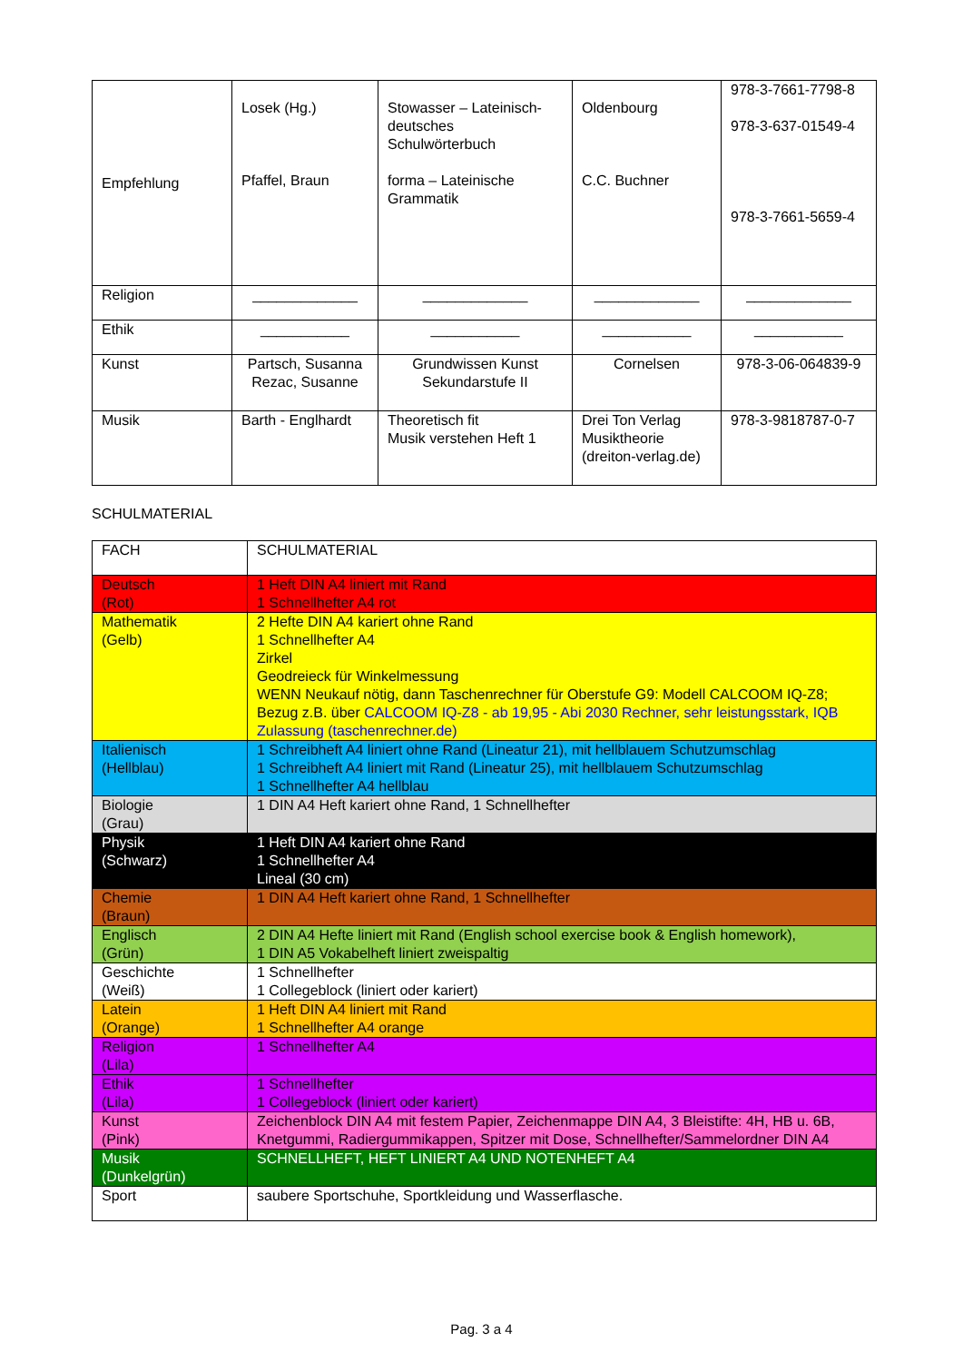| Empfehlung | Losek (Hg.) Pfaffel, Braun | Stowasser – Lateinisch-deutsches Schulwörterbuch forma – Lateinische Grammatik | Oldenbourg C.C. Buchner | 978-3-7661-7798-8 978-3-637-01549-4 978-3-7661-5659-4 |
| Religion | _____________ | _____________ | _____________ | _____________ |
| Ethik | ___________ | ___________ | ___________ | ___________ |
| Kunst | Partsch, Susanna Rezac, Susanne | Grundwissen Kunst Sekundarstufe II | Cornelsen | 978-3-06-064839-9 |
| Musik | Barth - Englhardt | Theoretisch fit Musik verstehen Heft 1 | Drei Ton Verlag Musiktheorie (dreiton-verlag.de) | 978-3-9818787-0-7 |
SCHULMATERIAL
| FACH | SCHULMATERIAL |
| --- | --- |
| Deutsch (Rot) | 1 Heft DIN A4 liniert mit Rand 1 Schnellhefter A4 rot |
| Mathematik (Gelb) | 2 Hefte DIN A4 kariert ohne Rand 1 Schnellhefter A4 Zirkel Geodreieck für Winkelmessung WENN Neukauf nötig, dann Taschenrechner für Oberstufe G9: Modell CALCOOM IQ-Z8; Bezug z.B. über CALCOOM IQ-Z8 - ab 19,95 - Abi 2030 Rechner, sehr leistungsstark, IQB Zulassung (taschenrechner.de) |
| Italienisch (Hellblau) | 1 Schreibheft A4 liniert ohne Rand (Lineatur 21), mit hellblauem Schutzumschlag 1 Schreibheft A4 liniert mit Rand (Lineatur 25), mit hellblauem Schutzumschlag 1 Schnellhefter A4 hellblau |
| Biologie (Grau) | 1 DIN A4 Heft kariert ohne Rand, 1 Schnellhefter |
| Physik (Schwarz) | 1 Heft DIN A4 kariert ohne Rand 1 Schnellhefter A4 Lineal (30 cm) |
| Chemie (Braun) | 1 DIN A4 Heft kariert ohne Rand, 1 Schnellhefter |
| Englisch (Grün) | 2 DIN A4 Hefte liniert mit Rand (English school exercise book & English homework), 1 DIN A5 Vokabelheft liniert zweispaltig |
| Geschichte (Weiß) | 1 Schnellhefter 1 Collegeblock (liniert oder kariert) |
| Latein (Orange) | 1 Heft DIN A4 liniert mit Rand 1 Schnellhefter A4 orange |
| Religion (Lila) | 1 Schnellhefter A4 |
| Ethik (Lila) | 1 Schnellhefter 1 Collegeblock (liniert oder kariert) |
| Kunst (Pink) | Zeichenblock DIN A4 mit festem Papier, Zeichenmappe DIN A4, 3 Bleistifte: 4H, HB u. 6B, Knetgummi, Radiergummikappen, Spitzer mit Dose, Schnellhefter/Sammelordner DIN A4 |
| Musik (Dunkelgrün) | SCHNELLHEFT, HEFT LINIERT A4 UND NOTENHEFT A4 |
| Sport | saubere Sportschuhe, Sportkleidung und Wasserflasche. |
Pag. 3 a 4